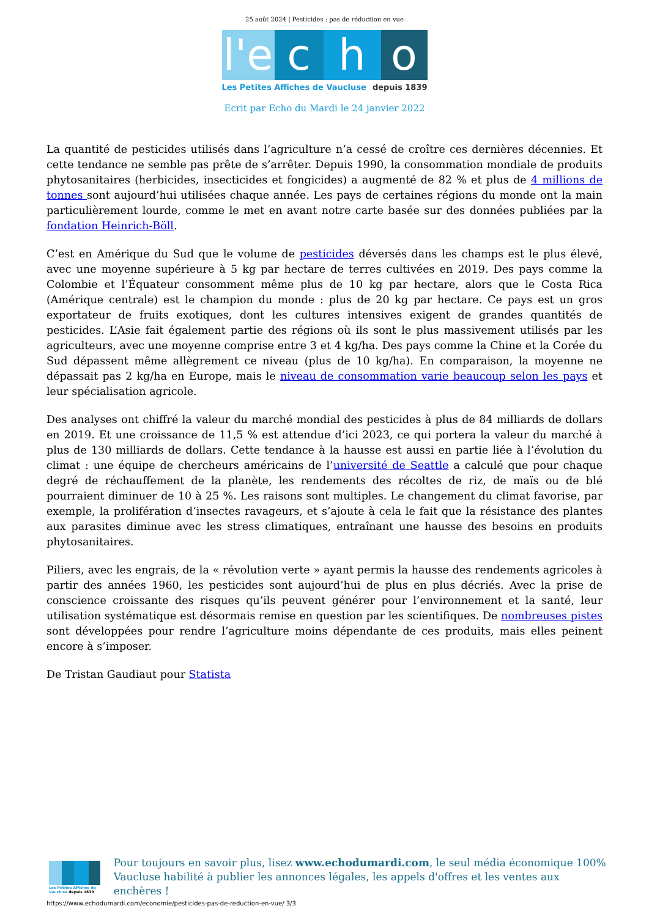25 août 2024 | Pesticides : pas de réduction en vue
l'e
c h o
Les Petites Affiches de Vaucluse depuis 1839
Ecrit par Echo du Mardi le 24 janvier 2022
La quantité de pesticides utilisés dans l’agriculture n’a cessé de croître ces dernières décennies. Et cette tendance ne semble pas prête de s’arrêter. Depuis 1990, la consommation mondiale de produits phytosanitaires (herbicides, insecticides et fongicides) a augmenté de 82 % et plus de 4 millions de tonnes sont aujourd’hui utilisées chaque année. Les pays de certaines régions du monde ont la main particulièrement lourde, comme le met en avant notre carte basée sur des données publiées par la fondation Heinrich-Böll.
C’est en Amérique du Sud que le volume de pesticides déversés dans les champs est le plus élevé, avec une moyenne supérieure à 5 kg par hectare de terres cultivées en 2019. Des pays comme la Colombie et l’Équateur consomment même plus de 10 kg par hectare, alors que le Costa Rica (Amérique centrale) est le champion du monde : plus de 20 kg par hectare. Ce pays est un gros exportateur de fruits exotiques, dont les cultures intensives exigent de grandes quantités de pesticides. L’Asie fait également partie des régions où ils sont le plus massivement utilisés par les agriculteurs, avec une moyenne comprise entre 3 et 4 kg/ha. Des pays comme la Chine et la Corée du Sud dépassent même allègrement ce niveau (plus de 10 kg/ha). En comparaison, la moyenne ne dépassait pas 2 kg/ha en Europe, mais le niveau de consommation varie beaucoup selon les pays et leur spécialisation agricole.
Des analyses ont chiffré la valeur du marché mondial des pesticides à plus de 84 milliards de dollars en 2019. Et une croissance de 11,5 % est attendue d’ici 2023, ce qui portera la valeur du marché à plus de 130 milliards de dollars. Cette tendance à la hausse est aussi en partie liée à l’évolution du climat : une équipe de chercheurs américains de l’université de Seattle a calculé que pour chaque degré de réchauffement de la planète, les rendements des récoltes de riz, de maïs ou de blé pourraient diminuer de 10 à 25 %. Les raisons sont multiples. Le changement du climat favorise, par exemple, la prolifération d’insectes ravageurs, et s’ajoute à cela le fait que la résistance des plantes aux parasites diminue avec les stress climatiques, entraînant une hausse des besoins en produits phytosanitaires.
Piliers, avec les engrais, de la « révolution verte » ayant permis la hausse des rendements agricoles à partir des années 1960, les pesticides sont aujourd’hui de plus en plus décriés. Avec la prise de conscience croissante des risques qu’ils peuvent générer pour l’environnement et la santé, leur utilisation systématique est désormais remise en question par les scientifiques. De nombreuses pistes sont développées pour rendre l’agriculture moins dépendante de ces produits, mais elles peinent encore à s’imposer.
De Tristan Gaudiaut pour Statista
Les Petites Affiches de Vaucluse depuis 1839
Pour toujours en savoir plus, lisez www.echodumardi.com, le seul média économique 100% Vaucluse habilité à publier les annonces légales, les appels d'offres et les ventes aux enchères !
https://www.echodumardi.com/economie/pesticides-pas-de-reduction-en-vue/ 3/3